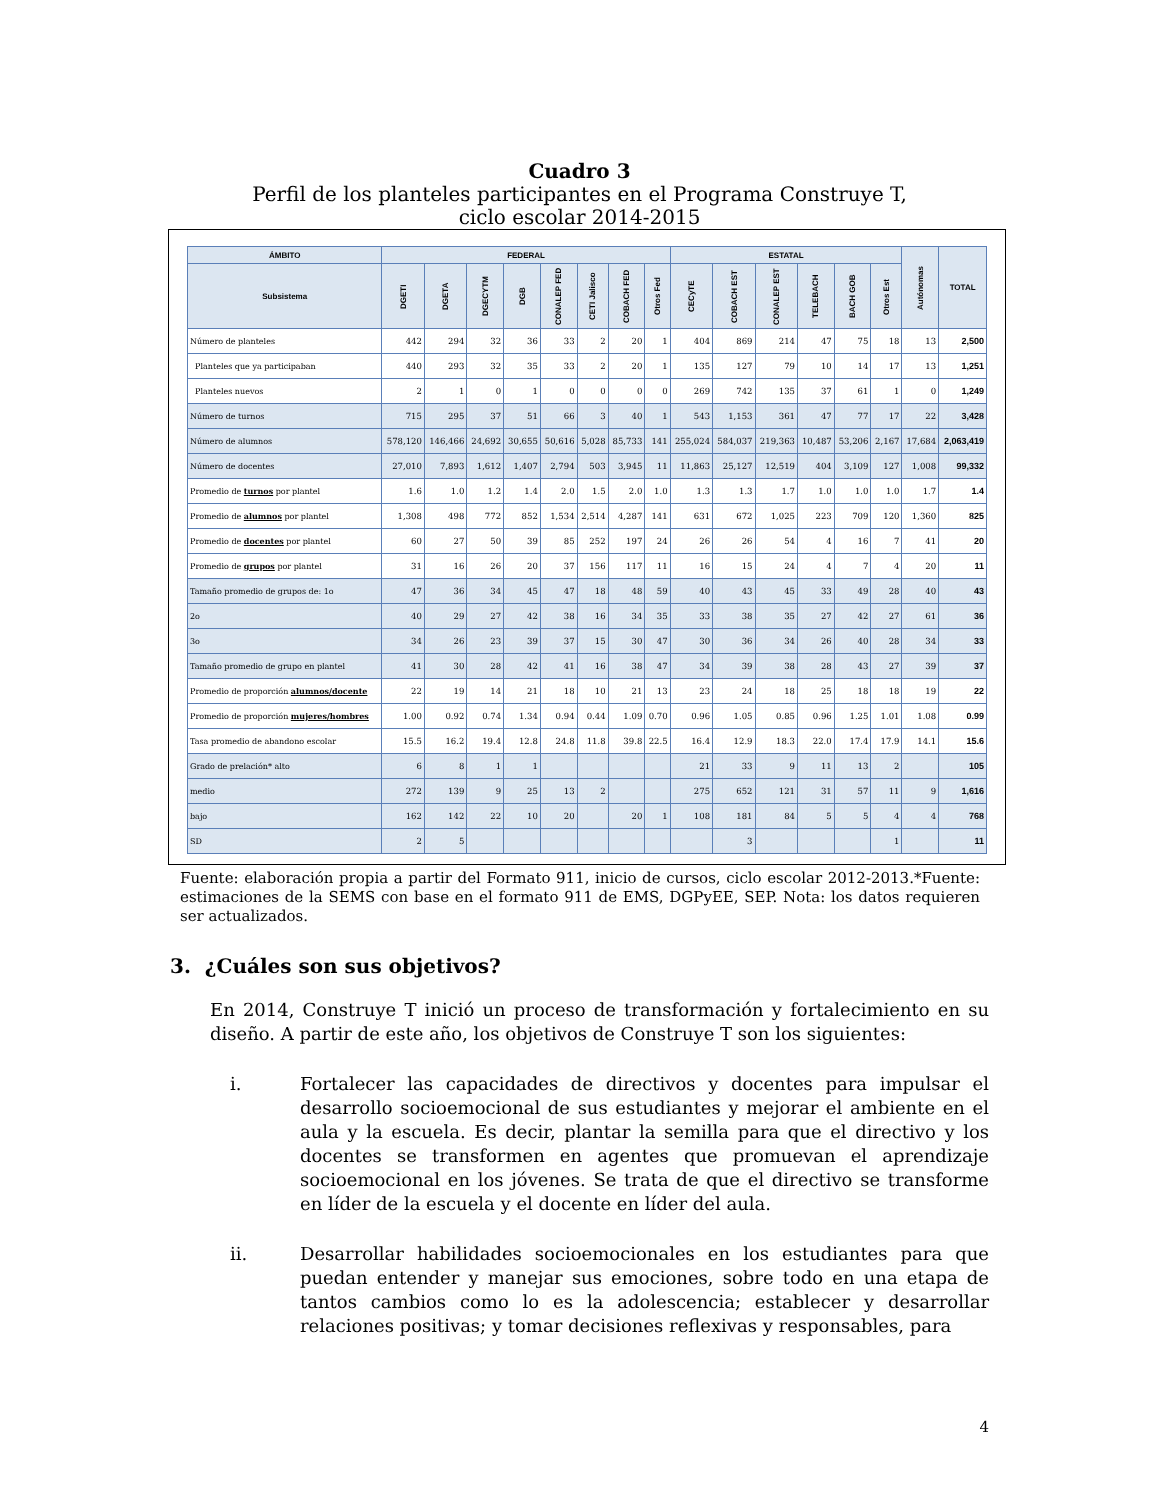Cuadro 3
Perfil de los planteles participantes en el Programa Construye T,
ciclo escolar 2014-2015
| ÁMBITO | FEDERAL | | | | | | | | ESTATAL | | | | | | Autónomas | TOTAL |
| --- | --- | --- | --- | --- | --- | --- | --- | --- | --- | --- | --- | --- | --- | --- | --- | --- |
| Subsistema | DGETI | DGETA | DGECYTM | DGB | CONALEP FED | CETI Jalisco | COBACH FED | Otros Fed | CECyTE | COBACH EST | CONALEP EST | TELEBACH | BACH GOB | Otros Est | | |
| Número de planteles | 442 | 294 | 32 | 36 | 33 | 2 | 20 | 1 | 404 | 869 | 214 | 47 | 75 | 18 | 13 | 2,500 |
| Planteles que ya participaban | 440 | 293 | 32 | 35 | 33 | 2 | 20 | 1 | 135 | 127 | 79 | 10 | 14 | 17 | 13 | 1,251 |
| Planteles nuevos | 2 | 1 | 0 | 1 | 0 | 0 | 0 | 0 | 269 | 742 | 135 | 37 | 61 | 1 | 0 | 1,249 |
| Número de turnos | 715 | 295 | 37 | 51 | 66 | 3 | 40 | 1 | 543 | 1,153 | 361 | 47 | 77 | 17 | 22 | 3,428 |
| Número de alumnos | 578,120 | 146,466 | 24,692 | 30,655 | 50,616 | 5,028 | 85,733 | 141 | 255,024 | 584,037 | 219,363 | 10,487 | 53,206 | 2,167 | 17,684 | 2,063,419 |
| Número de docentes | 27,010 | 7,893 | 1,612 | 1,407 | 2,794 | 503 | 3,945 | 11 | 11,863 | 25,127 | 12,519 | 404 | 3,109 | 127 | 1,008 | 99,332 |
| Promedio de turnos por plantel | 1.6 | 1.0 | 1.2 | 1.4 | 2.0 | 1.5 | 2.0 | 1.0 | 1.3 | 1.3 | 1.7 | 1.0 | 1.0 | 1.0 | 1.7 | 1.4 |
| Promedio de alumnos por plantel | 1,308 | 498 | 772 | 852 | 1,534 | 2,514 | 4,287 | 141 | 631 | 672 | 1,025 | 223 | 709 | 120 | 1,360 | 825 |
| Promedio de docentes por plantel | 60 | 27 | 50 | 39 | 85 | 252 | 197 | 24 | 26 | 26 | 54 | 4 | 16 | 7 | 41 | 20 |
| Promedio de grupos por plantel | 31 | 16 | 26 | 20 | 37 | 156 | 117 | 11 | 16 | 15 | 24 | 4 | 7 | 4 | 20 | 11 |
| Tamaño promedio de grupos de: 1o | 47 | 36 | 34 | 45 | 47 | 18 | 48 | 59 | 40 | 43 | 45 | 33 | 49 | 28 | 40 | 43 |
| 2o | 40 | 29 | 27 | 42 | 38 | 16 | 34 | 35 | 33 | 38 | 35 | 27 | 42 | 27 | 61 | 36 |
| 3o | 34 | 26 | 23 | 39 | 37 | 15 | 30 | 47 | 30 | 36 | 34 | 26 | 40 | 28 | 34 | 33 |
| Tamaño promedio de grupo en plantel | 41 | 30 | 28 | 42 | 41 | 16 | 38 | 47 | 34 | 39 | 38 | 28 | 43 | 27 | 39 | 37 |
| Promedio de proporción alumnos/docente | 22 | 19 | 14 | 21 | 18 | 10 | 21 | 13 | 23 | 24 | 18 | 25 | 18 | 18 | 19 | 22 |
| Promedio de proporción mujeres/hombres | 1.00 | 0.92 | 0.74 | 1.34 | 0.94 | 0.44 | 1.09 | 0.70 | 0.96 | 1.05 | 0.85 | 0.96 | 1.25 | 1.01 | 1.08 | 0.99 |
| Tasa promedio de abandono escolar | 15.5 | 16.2 | 19.4 | 12.8 | 24.8 | 11.8 | 39.8 | 22.5 | 16.4 | 12.9 | 18.3 | 22.0 | 17.4 | 17.9 | 14.1 | 15.6 |
| Grado de prelación* alto | 6 | 8 | 1 | 1 | | | | | 21 | 33 | 9 | 11 | 13 | 2 | | 105 |
| medio | 272 | 139 | 9 | 25 | 13 | 2 | | | 275 | 652 | 121 | 31 | 57 | 11 | 9 | 1,616 |
| bajo | 162 | 142 | 22 | 10 | 20 | | 20 | 1 | 108 | 181 | 84 | 5 | 5 | 4 | 4 | 768 |
| SD | 2 | 5 | | | | | | | | 3 | | | | 1 | | 11 |
Fuente: elaboración propia a partir del Formato 911, inicio de cursos, ciclo escolar 2012-2013.*Fuente: estimaciones de la SEMS con base en el formato 911 de EMS, DGPyEE, SEP. Nota: los datos requieren ser actualizados.
3. ¿Cuáles son sus objetivos?
En 2014, Construye T inició un proceso de transformación y fortalecimiento en su diseño. A partir de este año, los objetivos de Construye T son los siguientes:
i. Fortalecer las capacidades de directivos y docentes para impulsar el desarrollo socioemocional de sus estudiantes y mejorar el ambiente en el aula y la escuela. Es decir, plantar la semilla para que el directivo y los docentes se transformen en agentes que promuevan el aprendizaje socioemocional en los jóvenes. Se trata de que el directivo se transforme en líder de la escuela y el docente en líder del aula.
ii. Desarrollar habilidades socioemocionales en los estudiantes para que puedan entender y manejar sus emociones, sobre todo en una etapa de tantos cambios como lo es la adolescencia; establecer y desarrollar relaciones positivas; y tomar decisiones reflexivas y responsables, para
4